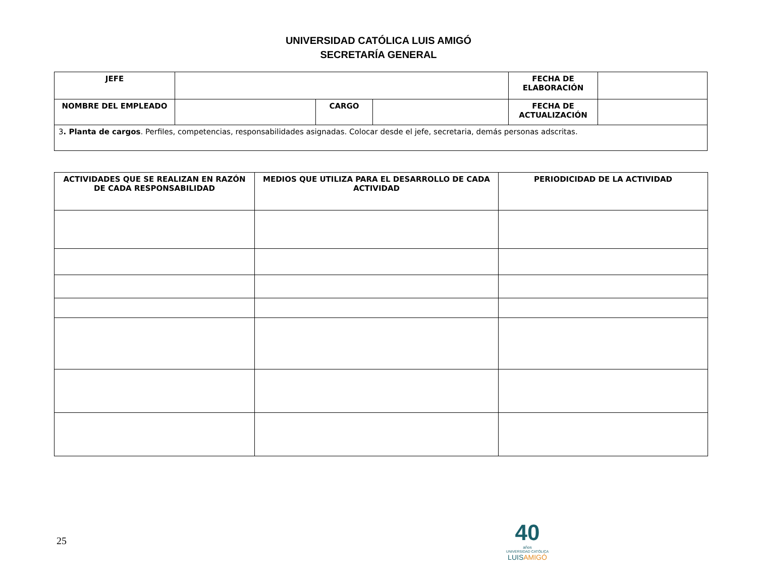UNIVERSIDAD CATÓLICA LUIS AMIGÓ
SECRETARÍA GENERAL
| JEFE | | | | FECHA DE ELABORACIÓN | |
| NOMBRE DEL EMPLEADO | | CARGO | | FECHA DE ACTUALIZACIÓN | |
| 3 . Planta de cargos . Perfiles, competencias, responsabilidades asignadas. Colocar desde el jefe, secretaria, demás personas adscritas. | | | | | |
| ACTIVIDADES QUE SE REALIZAN EN RAZÓN DE CADA RESPONSABILIDAD | MEDIOS QUE UTILIZA PARA EL DESARROLLO DE CADA ACTIVIDAD | PERIODICIDAD DE LA ACTIVIDAD |
| --- | --- | --- |
25
40
años
UNIVERSIDAD CATÓLICA
LUISAMIGÓ